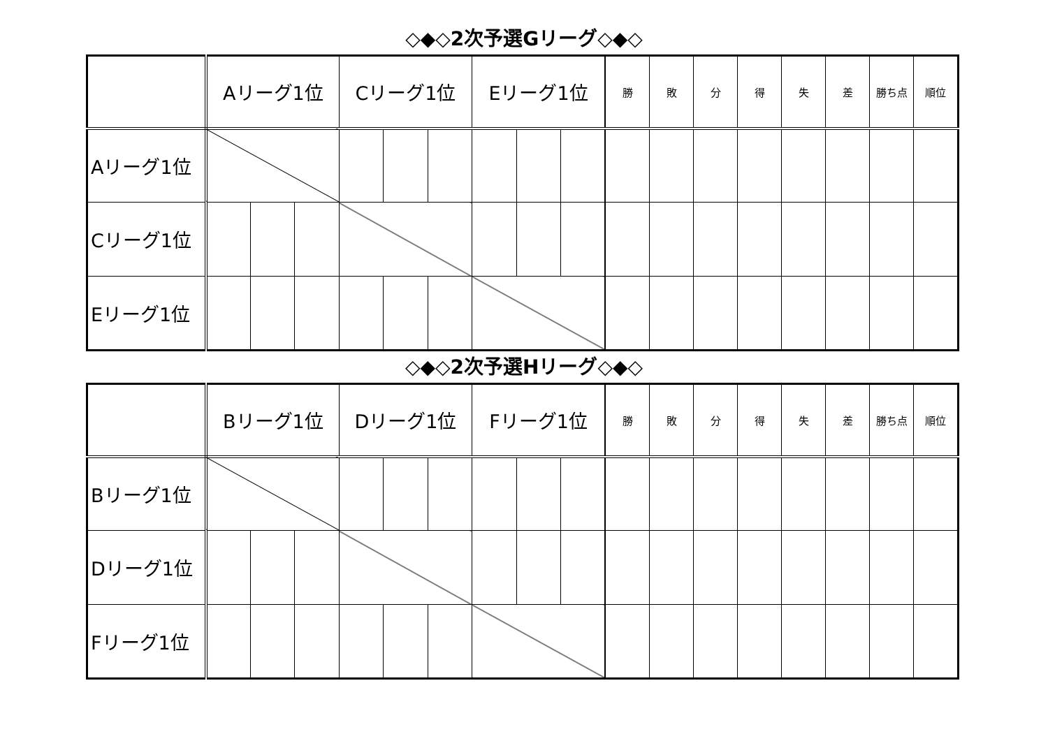◇◆◇2次予選Gリーグ◇◆◇
| | Aリーグ1位 | | | Cリーグ1位 | | | Eリーグ1位 | | | 勝 | 敗 | 分 | 得 | 失 | 差 | 勝ち点 | 順位 |
| Aリーグ1位 | | | | | | | | | | | | | | | | | |
| Cリーグ1位 | | | | | | | | | | | | | | | | | |
| Eリーグ1位 | | | | | | | | | | | | | | | | | |
◇◆◇2次予選Hリーグ◇◆◇
| | Bリーグ1位 | | | Dリーグ1位 | | | Fリーグ1位 | | | 勝 | 敗 | 分 | 得 | 失 | 差 | 勝ち点 | 順位 |
| Bリーグ1位 | | | | | | | | | | | | | | | | | |
| Dリーグ1位 | | | | | | | | | | | | | | | | | |
| Fリーグ1位 | | | | | | | | | | | | | | | | | |